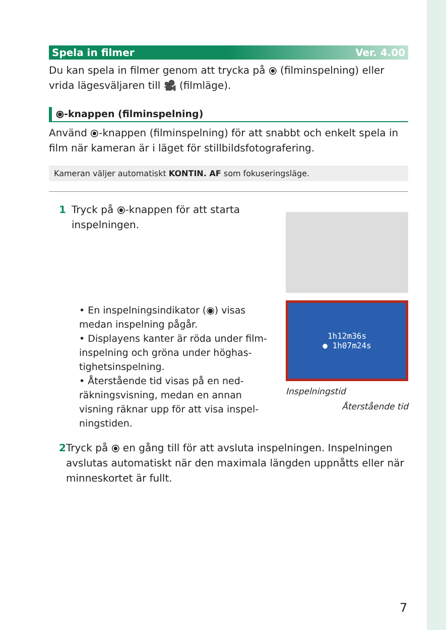Spela in filmer Ver. 4.00
Du kan spela in filmer genom att trycka på ⦿ (filminspelning) eller vrida lägesväljaren till 🎥 (filmläge).
⦿-knappen (filminspelning)
Använd ⦿-knappen (filminspelning) för att snabbt och enkelt spela in film när kameran är i läget för stillbildsfotografering.
Kameran väljer automatiskt KONTIN. AF som fokuseringsläge.
1 Tryck på ⦿-knappen för att starta
inspelningen.
• En inspelningsindikator (◉) visas medan inspelning pågår.
• Displayens kanter är röda under film­inspelning och gröna under höghas­tighetsinspelning.
• Återstående tid visas på en ned­räkningsvisning, medan en annan visning räknar upp för att visa inspel­ningstiden.
1h12m36s
● 1h07m24s
Inspelningstid
Återstående tid
2 Tryck på ⦿ en gång till för att avsluta inspelningen. Inspelningen avslutas automatiskt när den maximala längden uppnåtts eller när minneskortet är fullt.
7